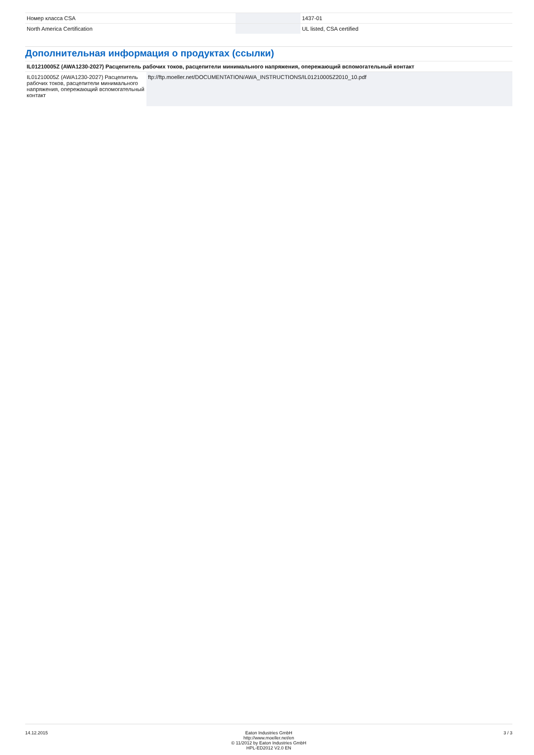| Номер класса CSA | | | 1437-01 |
| North America Certification | | | UL listed, CSA certified |
Дополнительная информация о продуктах (ссылки)
| IL01210005Z (AWA1230-2027) Расцепитель рабочих токов, расцепители минимального напряжения, опережающий вспомогательный контакт | |
| IL01210005Z (AWA1230-2027) Расцепитель рабочих токов, расцепители минимального напряжения, опережающий вспомогательный контакт | ftp://ftp.moeller.net/DOCUMENTATION/AWA_INSTRUCTIONS/IL01210005Z2010_10.pdf |
14.12.2015 Eaton Industries GmbH
http://www.moeller.net/en
© 11/2012 by Eaton Industries GmbH
HPL-ED2012 V2.0 EN
3 / 3